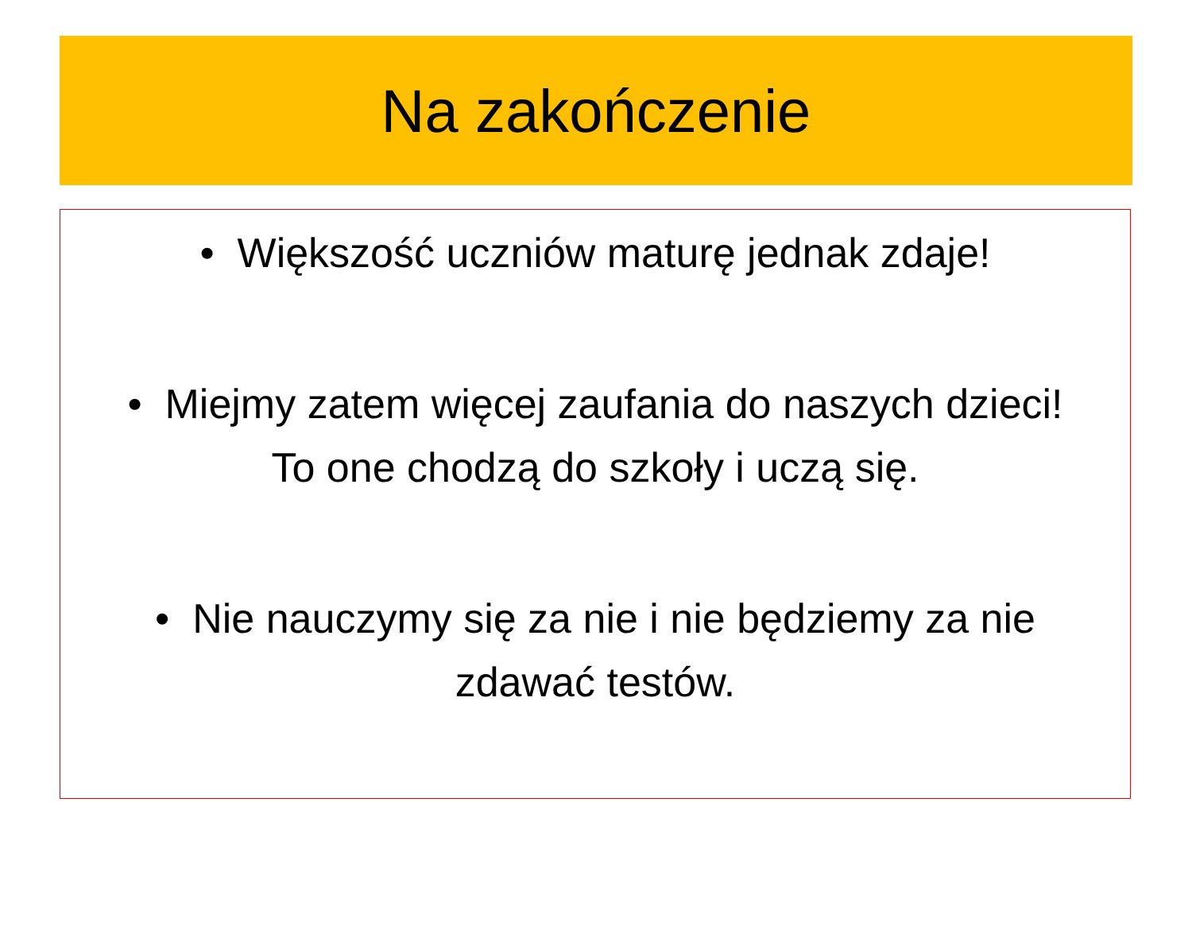Na zakończenie
• Większość uczniów maturę jednak zdaje!
• Miejmy zatem więcej zaufania do naszych dzieci! To one chodzą do szkoły i uczą się.
• Nie nauczymy się za nie i nie będziemy za nie zdawać testów.